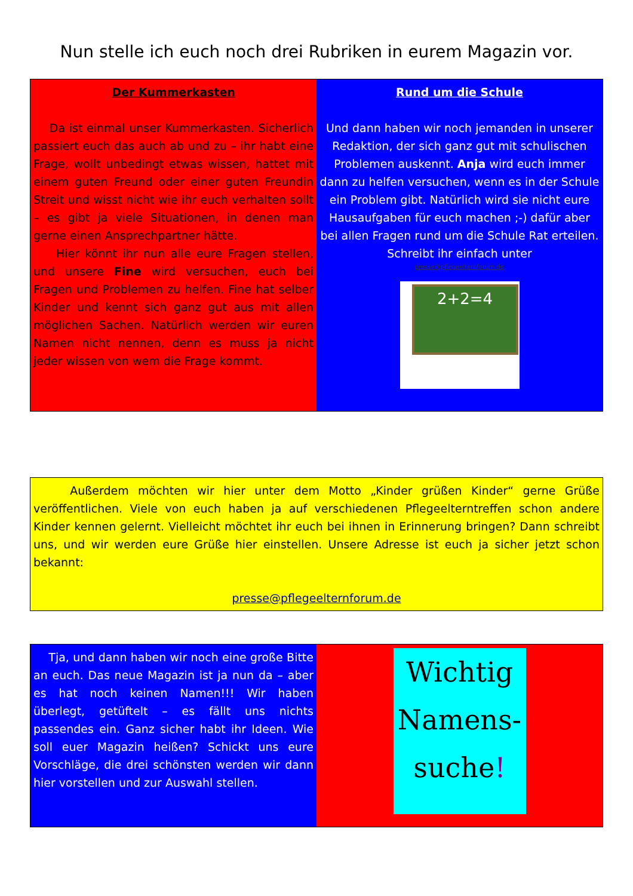Nun stelle ich euch noch drei Rubriken in eurem Magazin vor.
Der Kummerkasten
Da ist einmal unser Kummerkasten. Sicherlich passiert euch das auch ab und zu – ihr habt eine Frage, wollt unbedingt etwas wissen, hattet mit einem guten Freund oder einer guten Freundin Streit und wisst nicht wie ihr euch verhalten sollt – es gibt ja viele Situationen, in denen man gerne einen Ansprechpartner hätte.
Hier könnt ihr nun alle eure Fragen stellen, und unsere Fine wird versuchen, euch bei Fragen und Problemen zu helfen. Fine hat selber Kinder und kennt sich ganz gut aus mit allen möglichen Sachen. Natürlich werden wir euren Namen nicht nennen, denn es muss ja nicht jeder wissen von wem die Frage kommt.
Rund um die Schule
Und dann haben wir noch jemanden in unserer Redaktion, der sich ganz gut mit schulischen Problemen auskennt. Anja wird euch immer dann zu helfen versuchen, wenn es in der Schule ein Problem gibt. Natürlich wird sie nicht eure Hausaufgaben für euch machen ;-) dafür aber bei allen Fragen rund um die Schule Rat erteilen. Schreibt ihr einfach unter
presse@pflegeelternforum.de
2+2=4
Außerdem möchten wir hier unter dem Motto „Kinder grüßen Kinder“ gerne Grüße veröffentlichen. Viele von euch haben ja auf verschiedenen Pflegeelterntreffen schon andere Kinder kennen gelernt. Vielleicht möchtet ihr euch bei ihnen in Erinnerung bringen? Dann schreibt uns, und wir werden eure Grüße hier einstellen. Unsere Adresse ist euch ja sicher jetzt schon bekannt:
presse@pflegeelternforum.de
Tja, und dann haben wir noch eine große Bitte an euch. Das neue Magazin ist ja nun da – aber es hat noch keinen Namen!!! Wir haben überlegt, getüftelt – es fällt uns nichts passendes ein. Ganz sicher habt ihr Ideen. Wie soll euer Magazin heißen? Schickt uns eure Vorschläge, die drei schönsten werden wir dann hier vorstellen und zur Auswahl stellen.
Wichtig
Namens-
suche!